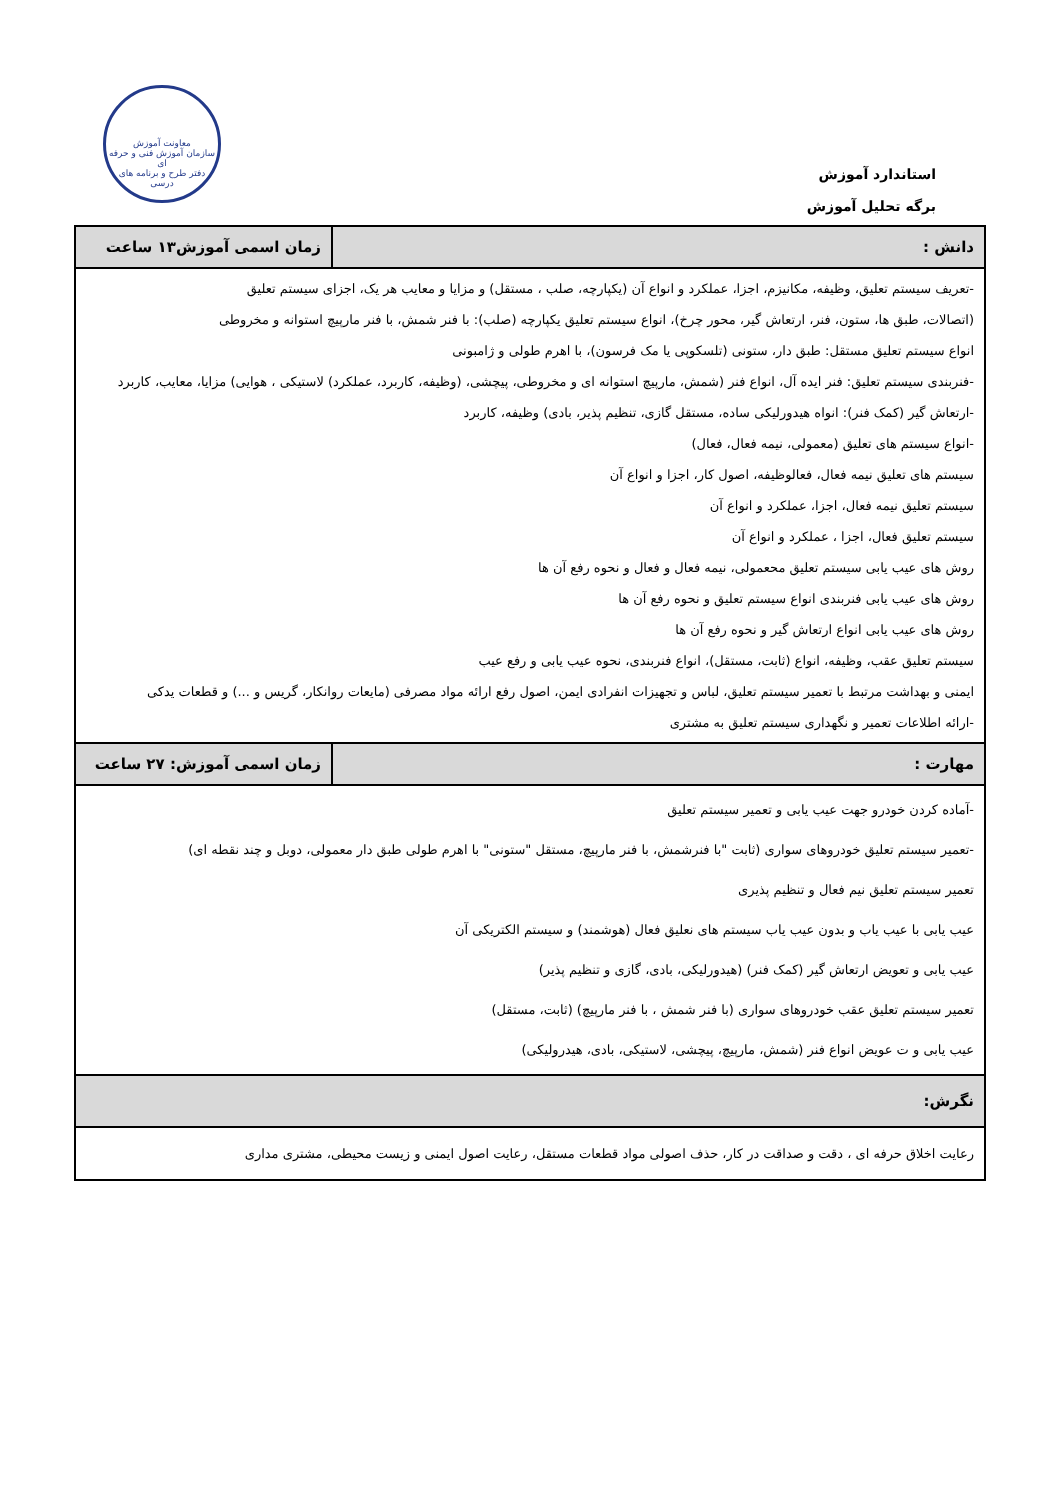معاونت آموزش
سازمان آموزش فنی و حرفه ای
دفتر طرح و برنامه های درسی
استاندارد آموزش
برگه تحلیل آموزش
| دانش : | زمان اسمی آموزش۱۳ ساعت |
| --- | --- |
| -تعریف سیستم تعلیق، وظیفه، مکانیزم، اجزا، عملکرد و انواع آن (یکپارچه، صلب ، مستقل) و مزایا و معایب هر یک، اجزای سیستم تعلیق (اتصالات، طبق ها، ستون، فنر، ارتعاش گیر، محور چرخ)، انواع سیستم تعلیق یکپارچه (صلب): با فنر شمش، با فنر مارپیچ استوانه و مخروطی انواع سیستم تعلیق مستقل: طبق دار، ستونی (تلسکوپی یا مک فرسون)، با اهرم طولی و ژامبونی -فنربندی سیستم تعلیق: فنر ایده آل، انواع فنر (شمش، مارپیچ استوانه ای و مخروطی، پیچشی، (وظیفه، کاربرد، عملکرد) لاستیکی ، هوایی) مزایا، معایب، کاربرد -ارتعاش گیر (کمک فنر): انواه هیدورلیکی ساده، مستقل گازی، تنظیم پذیر، بادی) وظیفه، کاربرد -انواع سیستم های تعلیق (معمولی، نیمه فعال، فعال) سیستم های تعلیق نیمه فعال، فعالوظیفه، اصول کار، اجزا و انواع آن سیستم تعلیق نیمه فعال، اجزا، عملکرد و انواع آن سیستم تعلیق فعال، اجزا ، عملکرد و انواع آن روش های عیب یابی سیستم تعلیق محعمولی، نیمه فعال و فعال و نحوه رفع آن ها روش های عیب یابی فنربندی انواع سیستم تعلیق و نحوه رفع آن ها روش های عیب یابی انواع ارتعاش گیر و نحوه رفع آن ها سیستم تعلیق عقب، وظیفه، انواع (ثابت، مستقل)، انواع فنربندی، نحوه عیب یابی و رفع عیب ایمنی و بهداشت مرتبط با تعمیر سیستم تعلیق، لباس و تجهیزات انفرادی ایمن، اصول رفع ارائه مواد مصرفی (مایعات روانکار، گریس و ...) و قطعات یدکی -ارائه اطلاعات تعمیر و نگهداری سیستم تعلیق به مشتری | |
| مهارت : | زمان اسمی آموزش: ۲۷ ساعت |
| -آماده کردن خودرو جهت عیب یابی و تعمیر سیستم تعلیق -تعمیر سیستم تعلیق خودروهای سواری (ثابت "با فنرشمش، با فنر مارپیچ، مستقل "ستونی" با اهرم طولی طبق دار معمولی، دوبل و چند نقطه ای) تعمیر سیستم تعلیق نیم فعال و تنظیم پذیری عیب یابی با عیب یاب و بدون عیب یاب سیستم های نعلیق فعال (هوشمند) و سیستم الکتریکی آن عیب یابی و تعویض ارتعاش گیر (کمک فنر) (هیدورلیکی، بادی، گازی و تنظیم پذیر) تعمیر سیستم تعلیق عقب خودروهای سواری (با فنر شمش ، با فنر مارپیچ) (ثابت، مستقل) عیب یابی و ت عویض انواع فنر (شمش، مارپیچ، پیچشی، لاستیکی، بادی، هیدرولیکی) | |
| نگرش: | |
| رعایت اخلاق حرفه ای ، دقت و صداقت در کار، حذف اصولی مواد قطعات مستقل، رعایت اصول ایمنی و زیست محیطی، مشتری مداری | |